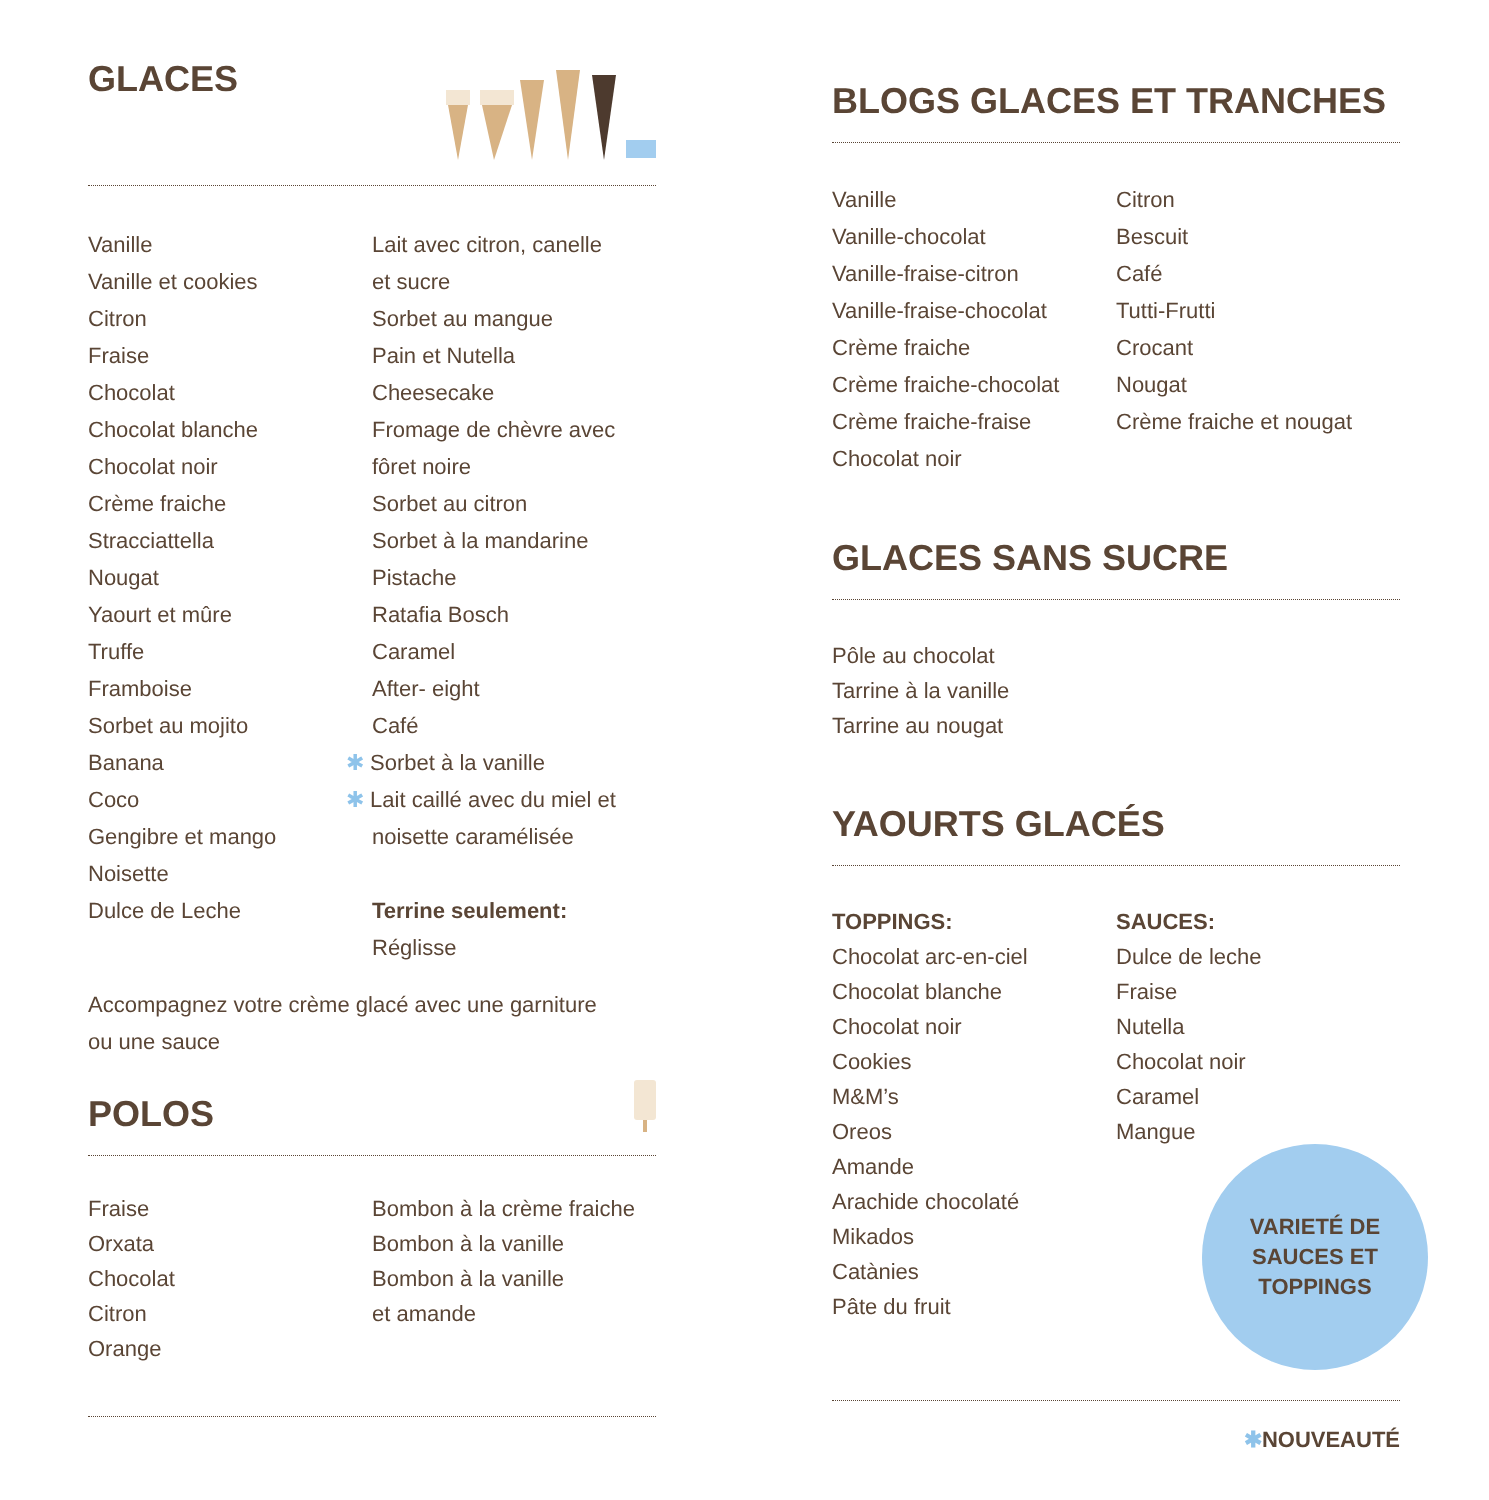GLACES
Vanille
Vanille et cookies
Citron
Fraise
Chocolat
Chocolat blanche
Chocolat noir
Crème fraiche
Stracciattella
Nougat
Yaourt et mûre
Truffe
Framboise
Sorbet au mojito
Banana
Coco
Gengibre et mango
Noisette
Dulce de Leche
Lait avec citron, canelle
et sucre
Sorbet au mangue
Pain et Nutella
Cheesecake
Fromage de chèvre avec
fôret noire
Sorbet au citron
Sorbet à la mandarine
Pistache
Ratafia Bosch
Caramel
After- eight
Café
✱ Sorbet à la vanille
✱ Lait caillé avec du miel et
noisette caramélisée
Terrine seulement:
Réglisse
Accompagnez votre crème glacé avec une garniture
ou une sauce
POLOS
Fraise
Orxata
Chocolat
Citron
Orange
Bombon à la crème fraiche
Bombon à la vanille
Bombon à la vanille
et amande
BLOGS GLACES ET TRANCHES
Vanille
Vanille-chocolat
Vanille-fraise-citron
Vanille-fraise-chocolat
Crème fraiche
Crème fraiche-chocolat
Crème fraiche-fraise
Chocolat noir
Citron
Bescuit
Café
Tutti-Frutti
Crocant
Nougat
Crème fraiche et nougat
GLACES SANS SUCRE
Pôle au chocolat
Tarrine à la vanille
Tarrine au nougat
YAOURTS GLACÉS
TOPPINGS:
Chocolat arc-en-ciel
Chocolat blanche
Chocolat noir
Cookies
M&M’s
Oreos
Amande
Arachide chocolaté
Mikados
Catànies
Pâte du fruit
SAUCES:
Dulce de leche
Fraise
Nutella
Chocolat noir
Caramel
Mangue
VARIETÉ DE
SAUCES ET
TOPPINGS
✱NOUVEAUTÉ